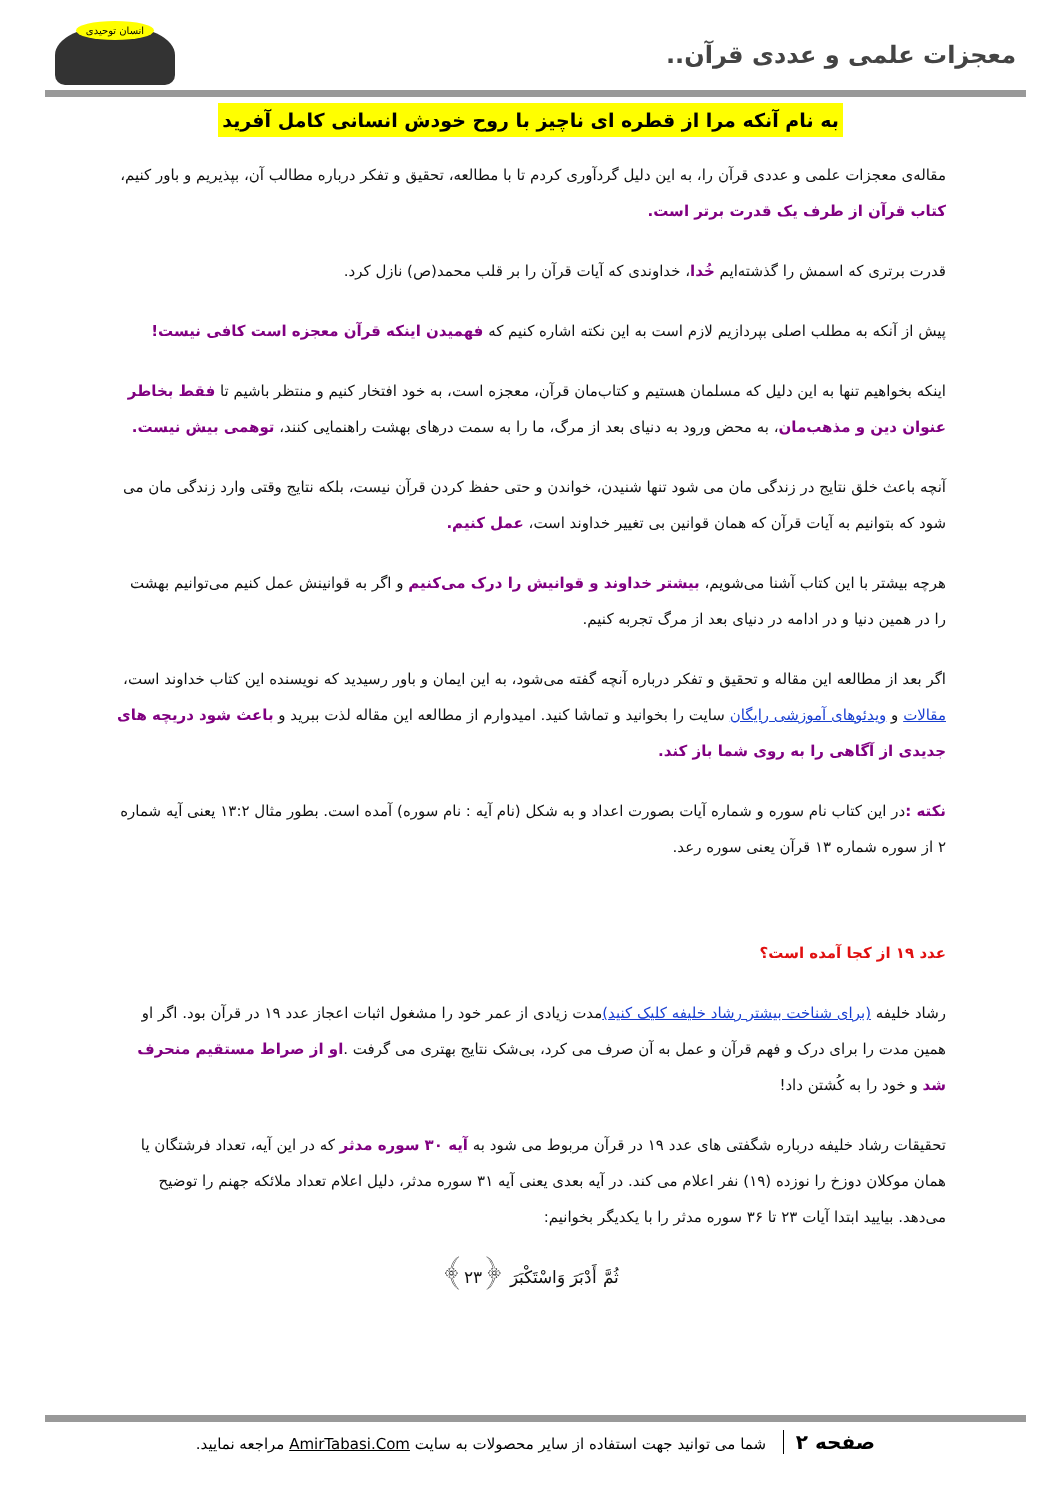معجزات علمی و عددی قرآن..
انسان توحیدی
به نام آنکه مرا از قطره ای ناچیز با روح خودش انسانی کامل آفرید
مقاله‌ی معجزات علمی و عددی قرآن را، به این دلیل گردآوری کردم تا با مطالعه، تحقیق و تفکر درباره مطالب آن، بپذیریم و باور کنیم، کتاب قرآن از طرف یک قدرت برتر است.
قدرت برتری که اسمش را گذشته‌ایم خُدا، خداوندی که آیات قرآن را بر قلب محمد(ص) نازل کرد.
پیش از آنکه به مطلب اصلی بپردازیم لازم است به این نکته اشاره کنیم که فهمیدن اینکه قرآن معجزه است کافی نیست!
اینکه بخواهیم تنها به این دلیل که مسلمان هستیم و کتاب‌مان قرآن، معجزه است، به خود افتخار کنیم و منتظر باشیم تا فقط بخاطر عنوان دین و مذهب‌مان، به محض ورود به دنیای بعد از مرگ، ما را به سمت درهای بهشت راهنمایی کنند، توهمی بیش نیست.
آنچه باعث خلق نتایج در زندگی مان می شود تنها شنیدن، خواندن و حتی حفظ کردن قرآن نیست، بلکه نتایج وقتی وارد زندگی مان می شود که بتوانیم به آیات قرآن که همان قوانین بی تغییر خداوند است، عمل کنیم.
هرچه بیشتر با این کتاب آشنا می‌شویم، بیشتر خداوند و قوانیش را درک می‌کنیم و اگر به قوانینش عمل کنیم می‌توانیم بهشت را در همین دنیا و در ادامه در دنیای بعد از مرگ تجربه کنیم.
اگر بعد از مطالعه این مقاله و تحقیق و تفکر درباره آنچه گفته می‌شود، به این ایمان و باور رسیدید که نویسنده این کتاب خداوند است، مقالات و ویدئوهای آموزشی رایگان سایت را بخوانید و تماشا کنید. امیدوارم از مطالعه این مقاله لذت ببرید و باعث شود دریچه های جدیدی از آگاهی را به روی شما باز کند.
نکته : در این کتاب نام سوره و شماره آیات بصورت اعداد و به شکل (نام آیه : نام سوره) آمده است. بطور مثال ۱۳:۲ یعنی آیه شماره ۲ از سوره شماره ۱۳ قرآن یعنی سوره رعد.
عدد ۱۹ از کجا آمده است؟
رشاد خلیفه (برای شناخت بیشتر رشاد خلیفه کلیک کنید) مدت زیادی از عمر خود را مشغول اثبات اعجاز عدد ۱۹ در قرآن بود. اگر او همین مدت را برای درک و فهم قرآن و عمل به آن صرف می کرد، بی‌شک نتایج بهتری می گرفت .او از صراط مستقیم منحرف شد و خود را به کُشتن داد!
تحقیقات رشاد خلیفه درباره شگفتی های عدد ۱۹ در قرآن مربوط می شود به آیه ۳۰ سوره مدثر که در این آیه، تعداد فرشتگان یا همان موکلان دوزخ را نوزده (۱۹) نفر اعلام می کند. در آیه بعدی یعنی آیه ۳۱ سوره مدثر، دلیل اعلام تعداد ملائکه جهنم را توضیح می‌دهد. بیایید ابتدا آیات ۲۳ تا ۳۶ سوره مدثر را با یکدیگر بخوانیم:
ثُمَّ أَدْبَرَ وَاسْتَكْبَرَ ﴿٢٣﴾
صفحه ۲ شما می توانید جهت استفاده از سایر محصولات به سایت AmirTabasi.Com مراجعه نمایید.